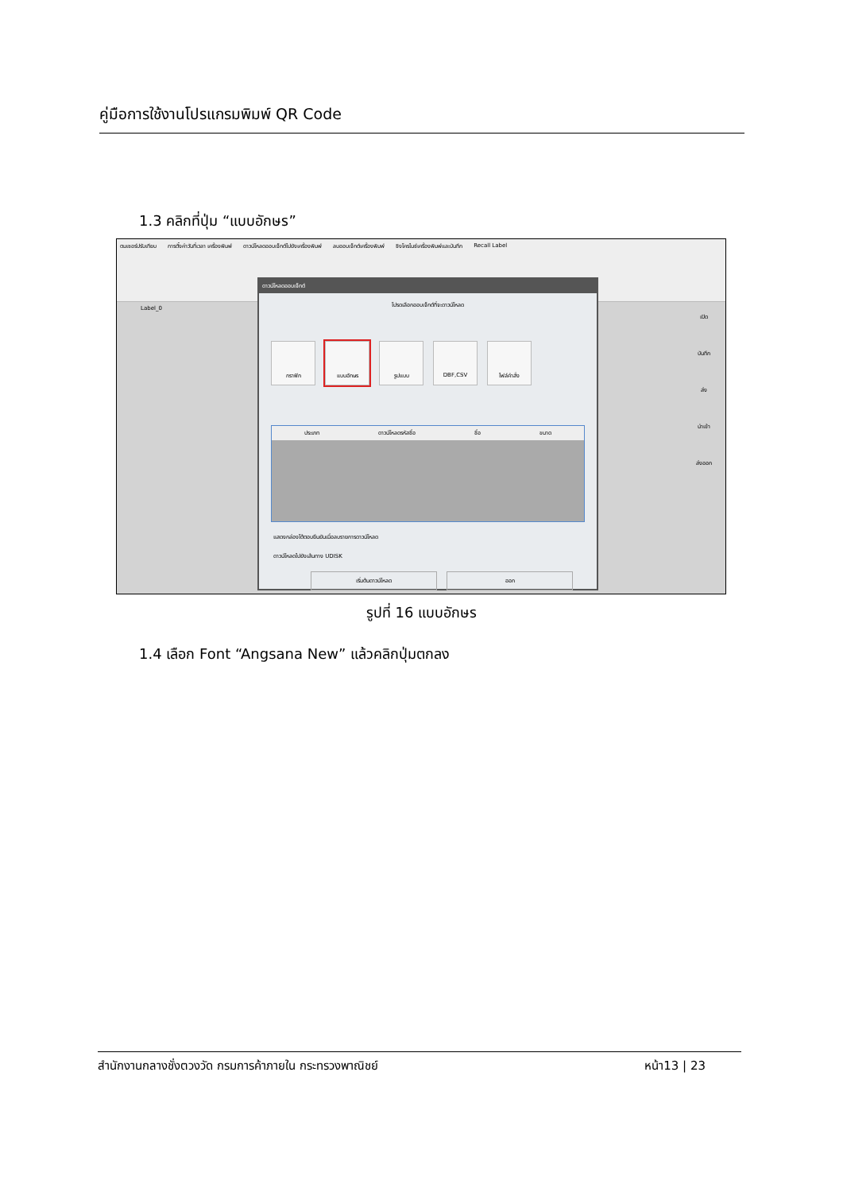คู่มือการใช้งานโปรแกรมพิมพ์ QR Code
1.3 คลิกที่ปุ่ม “แบบอักษร”
ตมเซอร์ปรับเทียบ การตั้งค่าวันที่เวลา เครื่องพิมพ์ ดาวน์โหลดออบเจ็กต์ไปยังเครื่องพิมพ์ ลบออบเจ็กต์เครื่องพิมพ์ ซิงโครไนซ์เครื่องพิมพ์และบันทึก Recall Label
Label_0
ดาวน์โหลดออบเจ็กต์
โปรดเลือกออบเจ็กต์ที่จะดาวน์โหลด
กราฟิก แบบอักษร รูปแบบ DBF,CSV ไฟล์คำสั่ง
ประเภท ดาวน์โหลดรหัสชื่อ ชื่อ ขนาด
แสดงกล่องโต้ตอบยืนยันเมื่อลบรายการดาวน์โหลด
ดาวน์โหลดไปยังเส้นทาง UDISK
เริ่มต้นดาวน์โหลด ออก
เปิด
บันทึก
ส่ง
นำเข้า
ส่งออก
รูปที่ 16 แบบอักษร
1.4 เลือก Font “Angsana New” แล้วคลิกปุ่มตกลง
สำนักงานกลางชั่งตวงวัด กรมการค้าภายใน กระทรวงพาณิชย์ หน้า13 | 23